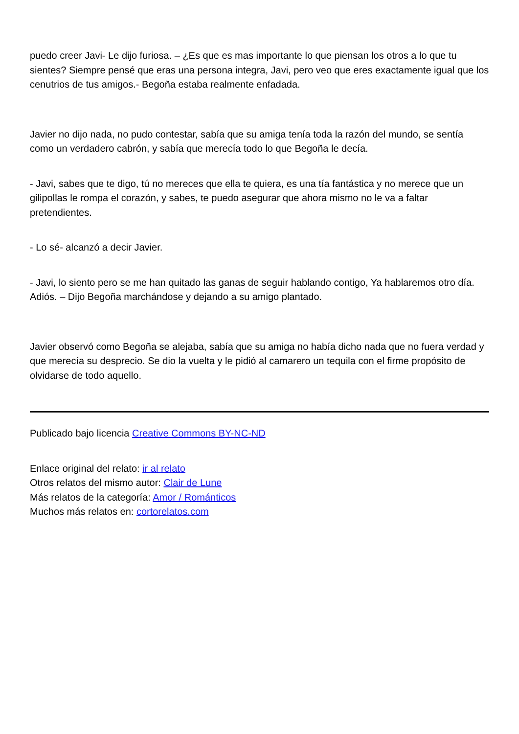puedo creer Javi- Le dijo furiosa. – ¿Es que es mas importante lo que piensan los otros a lo que tu sientes? Siempre pensé que eras una persona integra, Javi, pero veo que eres exactamente igual que los cenutrios de tus amigos.- Begoña estaba realmente enfadada.
Javier no dijo nada, no pudo contestar, sabía que su amiga tenía toda la razón del mundo, se sentía como un verdadero cabrón, y sabía que merecía todo lo que Begoña le decía.
- Javi, sabes que te digo, tú no mereces que ella te quiera, es una tía fantástica y no merece que un gilipollas le rompa el corazón, y sabes, te puedo asegurar que ahora mismo no le va a faltar pretendientes.
- Lo sé- alcanzó a decir Javier.
- Javi, lo siento pero se me han quitado las ganas de seguir hablando contigo, Ya hablaremos otro día. Adiós. – Dijo Begoña marchándose y dejando a su amigo plantado.
Javier observó como Begoña se alejaba, sabía que su amiga no había dicho nada que no fuera verdad y que merecía su desprecio. Se dio la vuelta y le pidió al camarero un tequila con el firme propósito de olvidarse de todo aquello.
Publicado bajo licencia Creative Commons BY-NC-ND
Enlace original del relato: ir al relato
Otros relatos del mismo autor: Clair de Lune
Más relatos de la categoría: Amor / Románticos
Muchos más relatos en: cortorelatos.com